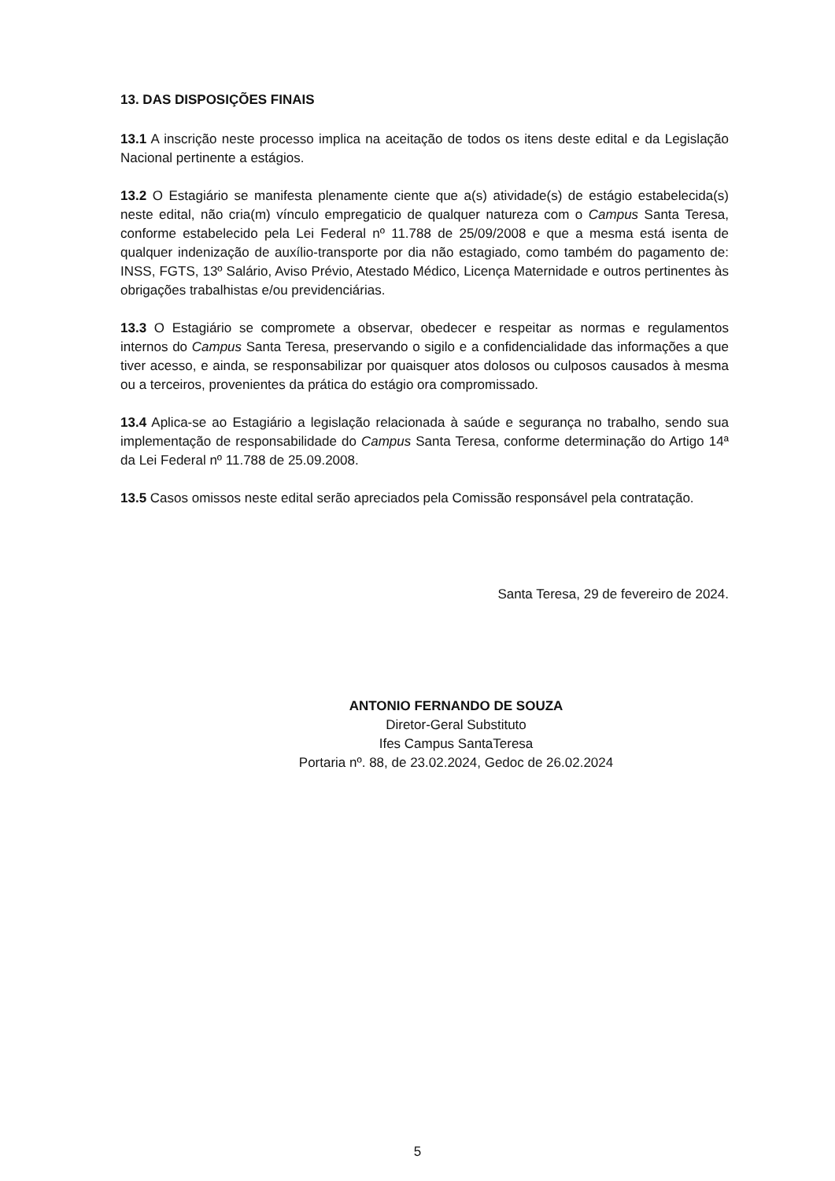13. DAS DISPOSIÇÕES FINAIS
13.1 A inscrição neste processo implica na aceitação de todos os itens deste edital e da Legislação Nacional pertinente a estágios.
13.2 O Estagiário se manifesta plenamente ciente que a(s) atividade(s) de estágio estabelecida(s) neste edital, não cria(m) vínculo empregaticio de qualquer natureza com o Campus Santa Teresa, conforme estabelecido pela Lei Federal nº 11.788 de 25/09/2008 e que a mesma está isenta de qualquer indenização de auxílio-transporte por dia não estagiado, como também do pagamento de: INSS, FGTS, 13º Salário, Aviso Prévio, Atestado Médico, Licença Maternidade e outros pertinentes às obrigações trabalhistas e/ou previdenciárias.
13.3 O Estagiário se compromete a observar, obedecer e respeitar as normas e regulamentos internos do Campus Santa Teresa, preservando o sigilo e a confidencialidade das informações a que tiver acesso, e ainda, se responsabilizar por quaisquer atos dolosos ou culposos causados à mesma ou a terceiros, provenientes da prática do estágio ora compromissado.
13.4 Aplica-se ao Estagiário a legislação relacionada à saúde e segurança no trabalho, sendo sua implementação de responsabilidade do Campus Santa Teresa, conforme determinação do Artigo 14ª da Lei Federal nº 11.788 de 25.09.2008.
13.5 Casos omissos neste edital serão apreciados pela Comissão responsável pela contratação.
Santa Teresa, 29 de fevereiro de 2024.
ANTONIO FERNANDO DE SOUZA
Diretor-Geral Substituto
Ifes Campus SantaTeresa
Portaria nº. 88, de 23.02.2024, Gedoc de 26.02.2024
5